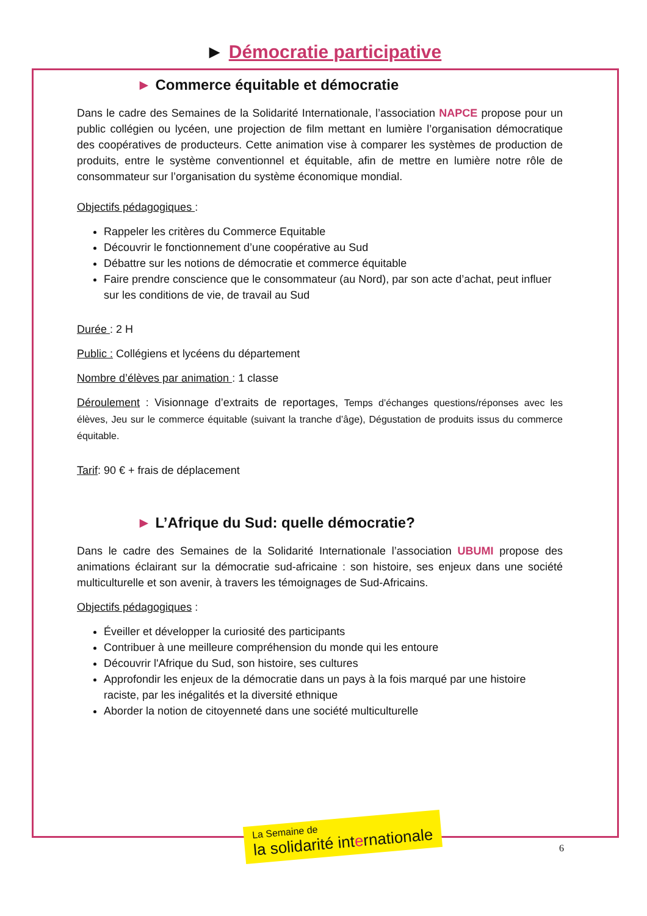► Démocratie participative
► Commerce équitable et démocratie
Dans le cadre des Semaines de la Solidarité Internationale, l’association NAPCE propose pour un public collégien ou lycéen, une projection de film mettant en lumière l’organisation démocratique des coopératives de producteurs. Cette animation vise à comparer les systèmes de production de produits, entre le système conventionnel et équitable, afin de mettre en lumière notre rôle de consommateur sur l’organisation du système économique mondial.
Objectifs pédagogiques :
Rappeler les critères du Commerce Equitable
Découvrir le fonctionnement d’une coopérative au Sud
Débattre sur les notions de démocratie et commerce équitable
Faire prendre conscience que le consommateur (au Nord), par son acte d’achat, peut influer sur les conditions de vie, de travail au Sud
Durée : 2 H
Public : Collégiens et lycéens du département
Nombre d’élèves par animation : 1 classe
Déroulement : Visionnage d’extraits de reportages, Temps d’échanges questions/réponses avec les élèves, Jeu sur le commerce équitable (suivant la tranche d’âge), Dégustation de produits issus du commerce équitable.
Tarif: 90 € + frais de déplacement
► L’Afrique du Sud: quelle démocratie?
Dans le cadre des Semaines de la Solidarité Internationale l’association UBUMI propose des animations éclairant sur la démocratie sud-africaine : son histoire, ses enjeux dans une société multiculturelle et son avenir, à travers les témoignages de Sud-Africains.
Objectifs pédagogiques :
Éveiller et développer la curiosité des participants
Contribuer à une meilleure compréhension du monde qui les entoure
Découvrir l'Afrique du Sud, son histoire, ses cultures
Approfondir les enjeux de la démocratie dans un pays à la fois marqué par une histoire raciste, par les inégalités et la diversité ethnique
Aborder la notion de citoyenneté dans une société multiculturelle
La Semaine de
la solidarité internationale
6